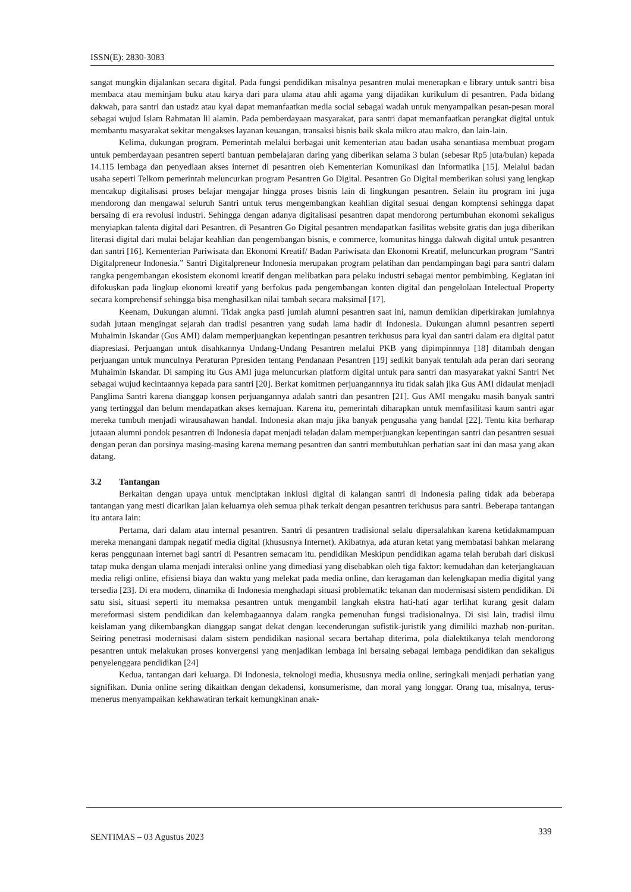ISSN(E): 2830-3083
sangat mungkin dijalankan secara digital. Pada fungsi pendidikan misalnya pesantren mulai menerapkan e library untuk santri bisa membaca atau meminjam buku atau karya dari para ulama atau ahli agama yang dijadikan kurikulum di pesantren. Pada bidang dakwah, para santri dan ustadz atau kyai dapat memanfaatkan media social sebagai wadah untuk menyampaikan pesan-pesan moral sebagai wujud Islam Rahmatan lil alamin. Pada pemberdayaan masyarakat, para santri dapat memanfaatkan perangkat digital untuk membantu masyarakat sekitar mengakses layanan keuangan, transaksi bisnis baik skala mikro atau makro, dan lain-lain.
Kelima, dukungan program. Pemerintah melalui berbagai unit kementerian atau badan usaha senantiasa membuat progam untuk pemberdayaan pesantren seperti bantuan pembelajaran daring yang diberikan selama 3 bulan (sebesar Rp5 juta/bulan) kepada 14.115 lembaga dan penyediaan akses internet di pesantren oleh Kementerian Komunikasi dan Informatika [15]. Melalui badan usaha seperti Telkom pemerintah meluncurkan program Pesantren Go Digital. Pesantren Go Digital memberikan solusi yang lengkap mencakup digitalisasi proses belajar mengajar hingga proses bisnis lain di lingkungan pesantren. Selain itu program ini juga mendorong dan mengawal seluruh Santri untuk terus mengembangkan keahlian digital sesuai dengan komptensi sehingga dapat bersaing di era revolusi industri. Sehingga dengan adanya digitalisasi pesantren dapat mendorong pertumbuhan ekonomi sekaligus menyiapkan talenta digital dari Pesantren. di Pesantren Go Digital pesantren mendapatkan fasilitas website gratis dan juga diberikan literasi digital dari mulai belajar keahlian dan pengembangan bisnis, e commerce, komunitas hingga dakwah digital untuk pesantren dan santri [16]. Kementerian Pariwisata dan Ekonomi Kreatif/ Badan Pariwisata dan Ekonomi Kreatif, meluncurkan program “Santri Digitalpreneur Indonesia.” Santri Digitalpreneur Indonesia merupakan program pelatihan dan pendampingan bagi para santri dalam rangka pengembangan ekosistem ekonomi kreatif dengan melibatkan para pelaku industri sebagai mentor pembimbing. Kegiatan ini difokuskan pada lingkup ekonomi kreatif yang berfokus pada pengembangan konten digital dan pengelolaan Intelectual Property secara komprehensif sehingga bisa menghasilkan nilai tambah secara maksimal [17].
Keenam, Dukungan alumni. Tidak angka pasti jumlah alumni pesantren saat ini, namun demikian diperkirakan jumlahnya sudah jutaan mengingat sejarah dan tradisi pesantren yang sudah lama hadir di Indonesia. Dukungan alumni pesantren seperti Muhaimin Iskandar (Gus AMI) dalam memperjuangkan kepentingan pesantren terkhusus para kyai dan santri dalam era digital patut diapresiasi. Perjuangan untuk disahkannya Undang-Undang Pesantren melalui PKB yang dipimpinnnya [18] ditambah dengan perjuangan untuk munculnya Peraturan Ppresiden tentang Pendanaan Pesantren [19] sedikit banyak tentulah ada peran dari seorang Muhaimin Iskandar. Di samping itu Gus AMI juga meluncurkan platform digital untuk para santri dan masyarakat yakni Santri Net sebagai wujud kecintaannya kepada para santri [20]. Berkat komitmen perjuangannnya itu tidak salah jika Gus AMI didaulat menjadi Panglima Santri karena dianggap konsen perjuangannya adalah santri dan pesantren [21]. Gus AMI mengaku masih banyak santri yang tertinggal dan belum mendapatkan akses kemajuan. Karena itu, pemerintah diharapkan untuk memfasilitasi kaum santri agar mereka tumbuh menjadi wirausahawan handal. Indonesia akan maju jika banyak pengusaha yang handal [22]. Tentu kita berharap jutaaan alumni pondok pesantren di Indonesia dapat menjadi teladan dalam memperjuangkan kepentingan santri dan pesantren sesuai dengan peran dan porsinya masing-masing karena memang pesantren dan santri membutuhkan perhatian saat ini dan masa yang akan datang.
3.2 Tantangan
Berkaitan dengan upaya untuk menciptakan inklusi digital di kalangan santri di Indonesia paling tidak ada beberapa tantangan yang mesti dicarikan jalan keluarnya oleh semua pihak terkait dengan pesantren terkhusus para santri. Beberapa tantangan itu antara lain:
Pertama, dari dalam atau internal pesantren. Santri di pesantren tradisional selalu dipersalahkan karena ketidakmampuan mereka menangani dampak negatif media digital (khususnya Internet). Akibatnya, ada aturan ketat yang membatasi bahkan melarang keras penggunaan internet bagi santri di Pesantren semacam itu. pendidikan Meskipun pendidikan agama telah berubah dari diskusi tatap muka dengan ulama menjadi interaksi online yang dimediasi yang disebabkan oleh tiga faktor: kemudahan dan keterjangkauan media religi online, efisiensi biaya dan waktu yang melekat pada media online, dan keragaman dan kelengkapan media digital yang tersedia [23]. Di era modern, dinamika di Indonesia menghadapi situasi problematik: tekanan dan modernisasi sistem pendidikan. Di satu sisi, situasi seperti itu memaksa pesantren untuk mengambil langkah ekstra hati-hati agar terlihat kurang gesit dalam mereformasi sistem pendidikan dan kelembagaannya dalam rangka pemenuhan fungsi tradisionalnya. Di sisi lain, tradisi ilmu keislaman yang dikembangkan dianggap sangat dekat dengan kecenderungan sufistik-juristik yang dimiliki mazhab non-puritan. Seiring penetrasi modernisasi dalam sistem pendidikan nasional secara bertahap diterima, pola dialektikanya telah mendorong pesantren untuk melakukan proses konvergensi yang menjadikan lembaga ini bersaing sebagai lembaga pendidikan dan sekaligus penyelenggara pendidikan [24]
Kedua, tantangan dari keluarga. Di Indonesia, teknologi media, khususnya media online, seringkali menjadi perhatian yang signifikan. Dunia online sering dikaitkan dengan dekadensi, konsumerisme, dan moral yang longgar. Orang tua, misalnya, terus-menerus menyampaikan kekhawatiran terkait kemungkinan anak-
SENTIMAS – 03 Agustus 2023
339